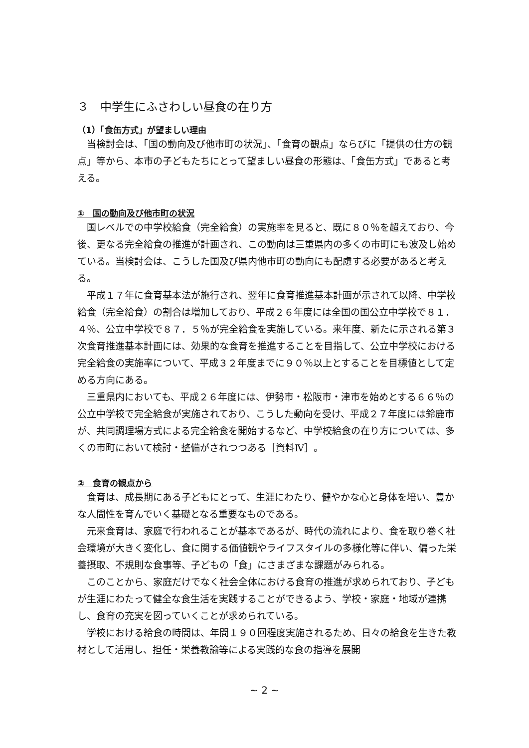３　中学生にふさわしい昼食の在り方
（1）「食缶方式」が望ましい理由
当検討会は、「国の動向及び他市町の状況」、「食育の観点」ならびに「提供の仕方の観点」等から、本市の子どもたちにとって望ましい昼食の形態は、「食缶方式」であると考える。
①　国の動向及び他市町の状況
国レベルでの中学校給食（完全給食）の実施率を見ると、既に８０％を超えており、今後、更なる完全給食の推進が計画され、この動向は三重県内の多くの市町にも波及し始めている。当検討会は、こうした国及び県内他市町の動向にも配慮する必要があると考える。
平成１７年に食育基本法が施行され、翌年に食育推進基本計画が示されて以降、中学校給食（完全給食）の割合は増加しており、平成２６年度には全国の国公立中学校で８１．４％、公立中学校で８７．５％が完全給食を実施している。来年度、新たに示される第３次食育推進基本計画には、効果的な食育を推進することを目指して、公立中学校における完全給食の実施率について、平成３２年度までに９０％以上とすることを目標値として定める方向にある。
三重県内においても、平成２６年度には、伊勢市・松阪市・津市を始めとする６６％の公立中学校で完全給食が実施されており、こうした動向を受け、平成２７年度には鈴鹿市が、共同調理場方式による完全給食を開始するなど、中学校給食の在り方については、多くの市町において検討・整備がされつつある［資料Ⅳ］。
②　食育の観点から
食育は、成長期にある子どもにとって、生涯にわたり、健やかな心と身体を培い、豊かな人間性を育んでいく基礎となる重要なものである。
元来食育は、家庭で行われることが基本であるが、時代の流れにより、食を取り巻く社会環境が大きく変化し、食に関する価値観やライフスタイルの多様化等に伴い、偏った栄養摂取、不規則な食事等、子どもの「食」にさまざまな課題がみられる。
このことから、家庭だけでなく社会全体における食育の推進が求められており、子どもが生涯にわたって健全な食生活を実践することができるよう、学校・家庭・地域が連携し、食育の充実を図っていくことが求められている。
学校における給食の時間は、年間１９０回程度実施されるため、日々の給食を生きた教材として活用し、担任・栄養教諭等による実践的な食の指導を展開
~ 2 ~